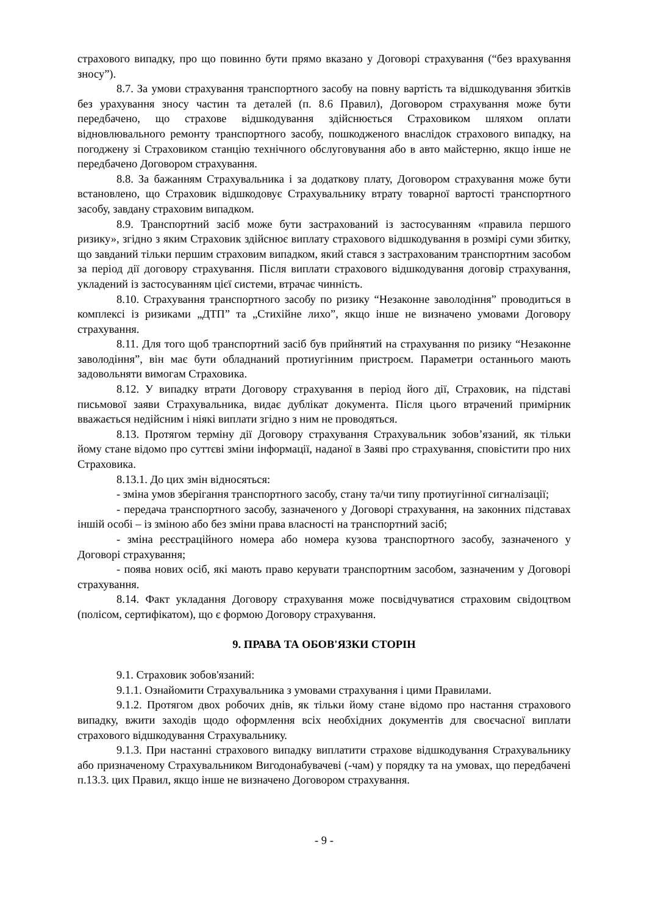страхового випадку, про що повинно бути прямо вказано у Договорі страхування (“без врахування зносу”).
8.7. За умови страхування транспортного засобу на повну вартість та відшкодування збитків без урахування зносу частин та деталей (п. 8.6 Правил), Договором страхування може бути передбачено, що страхове відшкодування здійснюється Страховиком шляхом оплати відновлювального ремонту транспортного засобу, пошкодженого внаслідок страхового випадку, на погоджену зі Страховиком станцію технічного обслуговування або в авто майстерню, якщо інше не передбачено Договором страхування.
8.8. За бажанням Страхувальника і за додаткову плату, Договором страхування може бути встановлено, що Страховик відшкодовує Страхувальнику втрату товарної вартості транспортного засобу, завдану страховим випадком.
8.9. Транспортний засіб може бути застрахований із застосуванням «правила першого ризику», згідно з яким Страховик здійснює виплату страхового відшкодування в розмірі суми збитку, що завданий тільки першим страховим випадком, який стався з застрахованим транспортним засобом за період дії договору страхування. Після виплати страхового відшкодування договір страхування, укладений із застосуванням цієї системи, втрачає чинність.
8.10. Страхування транспортного засобу по ризику “Незаконне заволодіння” проводиться в комплексі із ризиками „ДТП” та „Стихійне лихо”, якщо інше не визначено умовами Договору страхування.
8.11. Для того щоб транспортний засіб був прийнятий на страхування по ризику “Незаконне заволодіння”, він має бути обладнаний протиугінним пристроєм. Параметри останнього мають задовольняти вимогам Страховика.
8.12. У випадку втрати Договору страхування в період його дії, Страховик, на підставі письмової заяви Страхувальника, видає дублікат документа. Після цього втрачений примірник вважається недійсним і ніякі виплати згідно з ним не проводяться.
8.13. Протягом терміну дії Договору страхування Страхувальник зобов’язаний, як тільки йому стане відомо про суттєві зміни інформації, наданої в Заяві про страхування, сповістити про них Страховика.
8.13.1. До цих змін відносяться:
- зміна умов зберігання транспортного засобу, стану та/чи типу протиугінної сигналізації;
- передача транспортного засобу, зазначеного у Договорі страхування, на законних підставах іншій особі – із зміною або без зміни права власності на транспортний засіб;
- зміна реєстраційного номера або номера кузова транспортного засобу, зазначеного у Договорі страхування;
- поява нових осіб, які мають право керувати транспортним засобом, зазначеним у Договорі страхування.
8.14. Факт укладання Договору страхування може посвідчуватися страховим свідоцтвом (полісом, сертифікатом), що є формою Договору страхування.
9. ПРАВА ТА ОБОВ'ЯЗКИ СТОРІН
9.1. Страховик зобов'язаний:
9.1.1. Ознайомити Страхувальника з умовами страхування і цими Правилами.
9.1.2. Протягом двох робочих днів, як тільки йому стане відомо про настання страхового випадку, вжити заходів щодо оформлення всіх необхідних документів для своєчасної виплати страхового відшкодування Страхувальнику.
9.1.3. При настанні страхового випадку виплатити страхове відшкодування Страхувальнику або призначеному Страхувальником Вигодонабувачеві (-чам) у порядку та на умовах, що передбачені п.13.3. цих Правил, якщо інше не визначено Договором страхування.
- 9 -